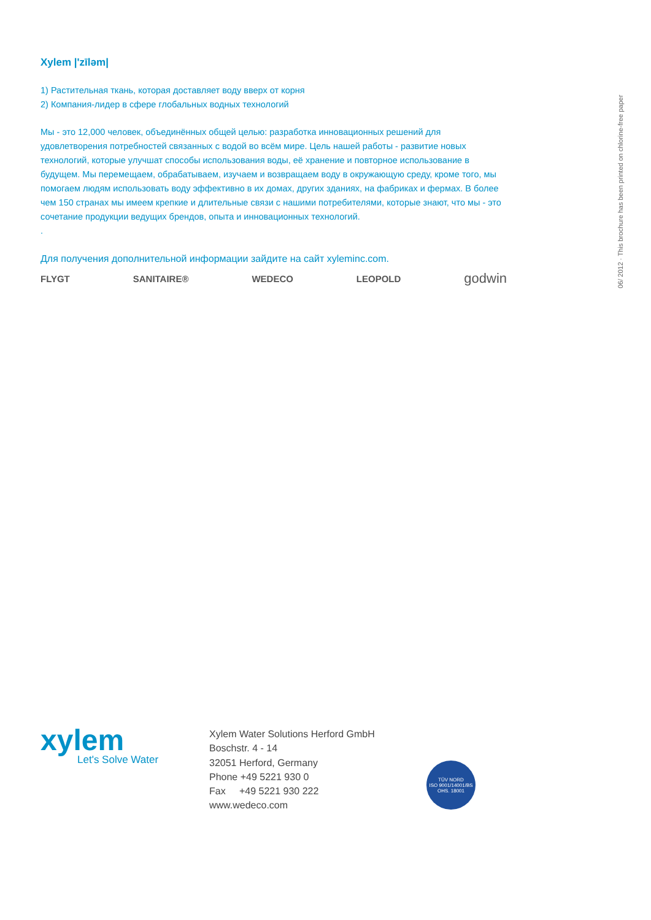06/ 2012 · This brochure has been printed on chlorine-free paper
Xylem |'zīləm|
1) Растительная ткань, которая доставляет воду вверх от корня
2) Компания-лидер в сфере глобальных водных технологий
Мы - это 12,000 человек, объединённых общей целью: разработка инновационных решений для удовлетворения потребностей связанных с водой во всём мире. Цель нашей работы - развитие новых технологий, которые улучшат способы использования воды, её хранение и повторное использование в будущем. Мы перемещаем, обрабатываем, изучаем и возвращаем воду в окружающую среду, кроме того, мы помогаем людям использовать воду эффективно в их домах, других зданиях, на фабриках и фермах. В более чем 150 странах мы имеем крепкие и длительные связи с нашими потребителями, которые знают, что мы - это сочетание продукции ведущих брендов, опыта и инновационных технологий.
.
Для получения дополнительной информации зайдите на сайт xyleminc.com.
FLYGT SANITAIRE® WEDECO LEOPOLD godwin
xylem
Let's Solve Water
Xylem Water Solutions Herford GmbH
Boschstr. 4 - 14
32051 Herford, Germany
Phone +49 5221 930 0
Fax +49 5221 930 222
www.wedeco.com
TÜV NORD
ISO 9001/14001/BS OHS. 18001